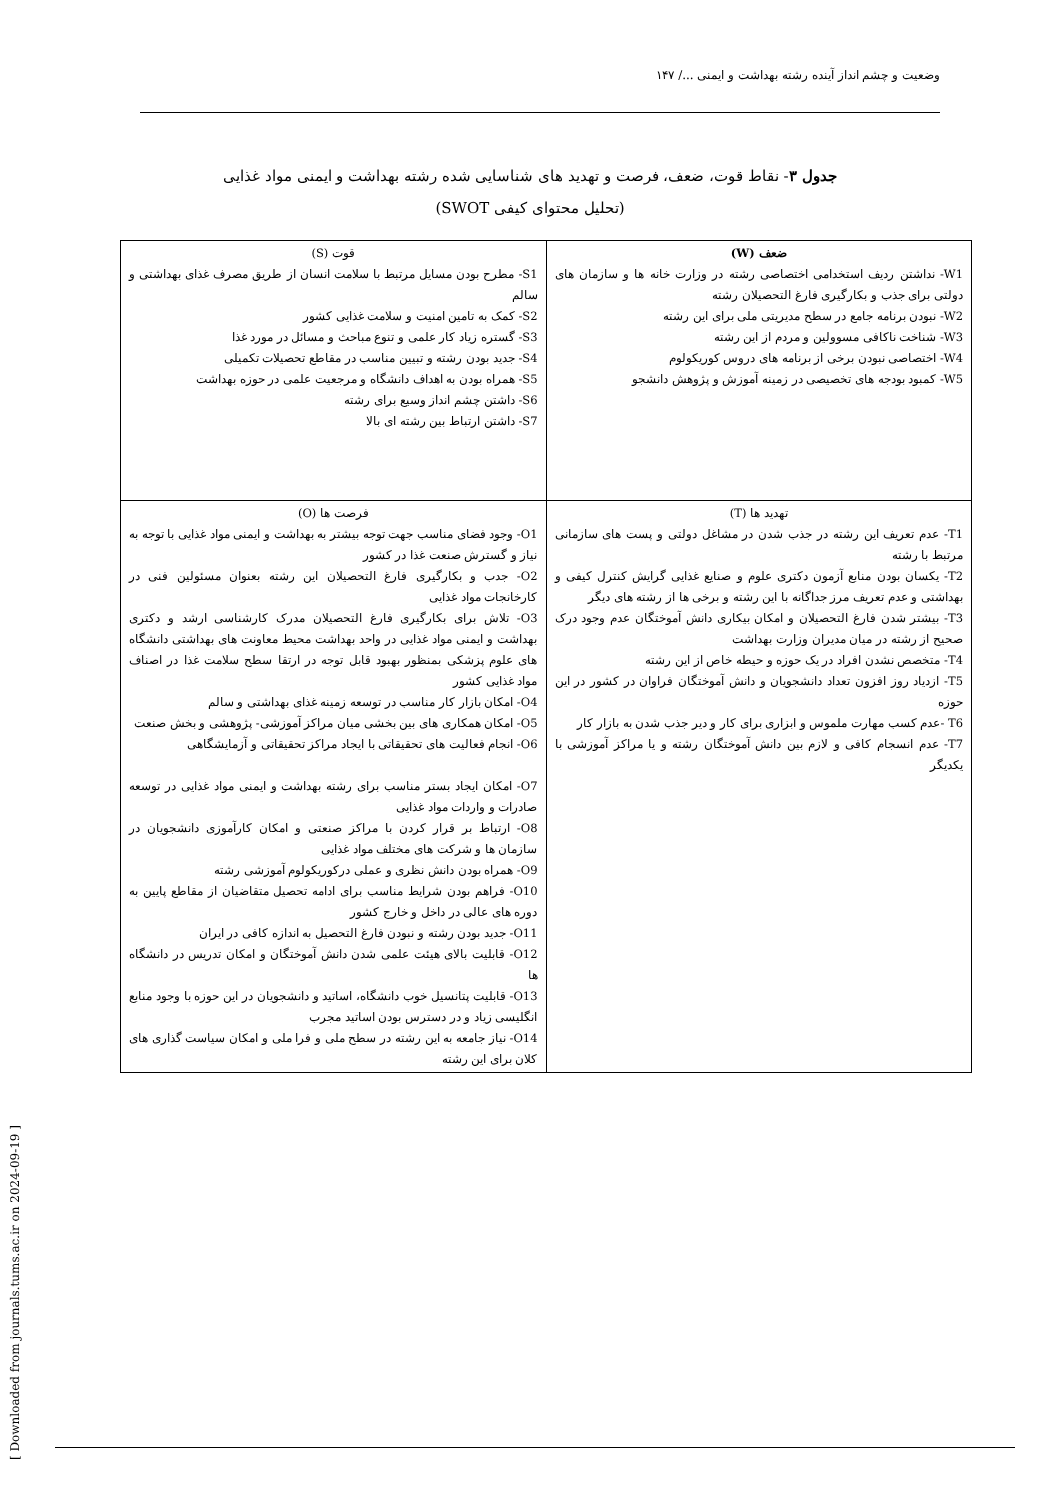وضعیت و چشم انداز آینده رشته بهداشت و ایمنی .../ ۱۴۷
جدول ۳- نقاط قوت، ضعف، فرصت و تهدید های شناسایی شده رشته بهداشت و ایمنی مواد غذایی
(تحلیل محتوای کیفی SWOT)
| ضعف (W) W1- نداشتن ردیف استخدامی اختصاصی رشته در وزارت خانه ها و سازمان های دولتی برای جذب و بکارگیری فارغ التحصیلان رشته W2- نبودن برنامه جامع در سطح مدیریتی ملی برای این رشته W3- شناخت ناکافی مسوولین و مردم از این رشته W4- اختصاصی نبودن برخی از برنامه های دروس کوریکولوم W5- کمبود بودجه های تخصیصی در زمینه آموزش و پژوهش دانشجو | قوت (S) S1- مطرح بودن مسایل مرتبط با سلامت انسان از طریق مصرف غذای بهداشتی و سالم S2- کمک به تامین امنیت و سلامت غذایی کشور S3- گستره زیاد کار علمی و تنوع مباحث و مسائل در مورد غذا S4- جدید بودن رشته و تبیین مناسب در مقاطع تحصیلات تکمیلی S5- همراه بودن به اهداف دانشگاه و مرجعیت علمی در حوزه بهداشت S6- داشتن چشم انداز وسیع برای رشته S7- داشتن ارتباط بین رشته ای بالا |
| تهدید ها (T) T1- عدم تعریف این رشته در جذب شدن در مشاغل دولتی و پست های سازمانی مرتبط با رشته T2- یکسان بودن منابع آزمون دکتری علوم و صنایع غذایی گرایش کنترل کیفی و بهداشتی و عدم تعریف مرز جداگانه با این رشته و برخی ها از رشته های دیگر T3- بیشتر شدن فارغ التحصیلان و امکان بیکاری دانش آموختگان عدم وجود درک صحیح از رشته در میان مدیران وزارت بهداشت T4- متخصص نشدن افراد در یک حوزه و حیطه خاص از این رشته T5- ازدیاد روز افزون تعداد دانشجویان و دانش آموختگان فراوان در کشور در این حوزه T6 -عدم کسب مهارت ملموس و ابزاری برای کار و دیر جذب شدن به بازار کار T7- عدم انسجام کافی و لازم بین دانش آموختگان رشته و یا مراکز آموزشی با یکدیگر | فرصت ها (O) O1- وجود فضای مناسب جهت توجه بیشتر به بهداشت و ایمنی مواد غذایی با توجه به نیاز و گسترش صنعت غذا در کشور O2- جدب و بکارگیری فارغ التحصیلان این رشته بعنوان مسئولین فنی در کارخانجات مواد غذایی O3- تلاش برای بکارگیری فارغ التحصیلان مدرک کارشناسی ارشد و دکتری بهداشت و ایمنی مواد غذایی در واحد بهداشت محیط معاونت های بهداشتی دانشگاه های علوم پزشکی بمنظور بهبود قابل توجه در ارتقا سطح سلامت غذا در اصناف مواد غذایی کشور O4- امکان بازار کار مناسب در توسعه زمینه غذای بهداشتی و سالم O5- امکان همکاری های بین بخشی میان مراکز آموزشی- پژوهشی و بخش صنعت O6- انجام فعالیت های تحقیقاتی با ایجاد مراکز تحقیقاتی و آزمایشگاهی O7- امکان ایجاد بستر مناسب برای رشته بهداشت و ایمنی مواد غذایی در توسعه صادرات و واردات مواد غذایی O8- ارتباط بر قرار کردن با مراکز صنعتی و امکان کارآموزی دانشجویان در سازمان ها و شرکت های مختلف مواد غذایی O9- همراه بودن دانش نظری و عملی درکوریکولوم آموزشی رشته O10- فراهم بودن شرایط مناسب برای ادامه تحصیل متقاضیان از مقاطع پایین به دوره های عالی در داخل و خارج کشور O11- جدید بودن رشته و نبودن فارغ التحصیل به اندازه کافی در ایران O12- قابلیت بالای هیئت علمی شدن دانش آموختگان و امکان تدریس در دانشگاه ها O13- قابلیت پتانسیل خوب دانشگاه، اساتید و دانشجویان در این حوزه با وجود منابع انگلیسی زیاد و در دسترس بودن اساتید مجرب O14- نیاز جامعه به این رشته در سطح ملی و فرا ملی و امکان سیاست گذاری های کلان برای این رشته |
[ Downloaded from journals.tums.ac.ir on 2024-09-19 ]